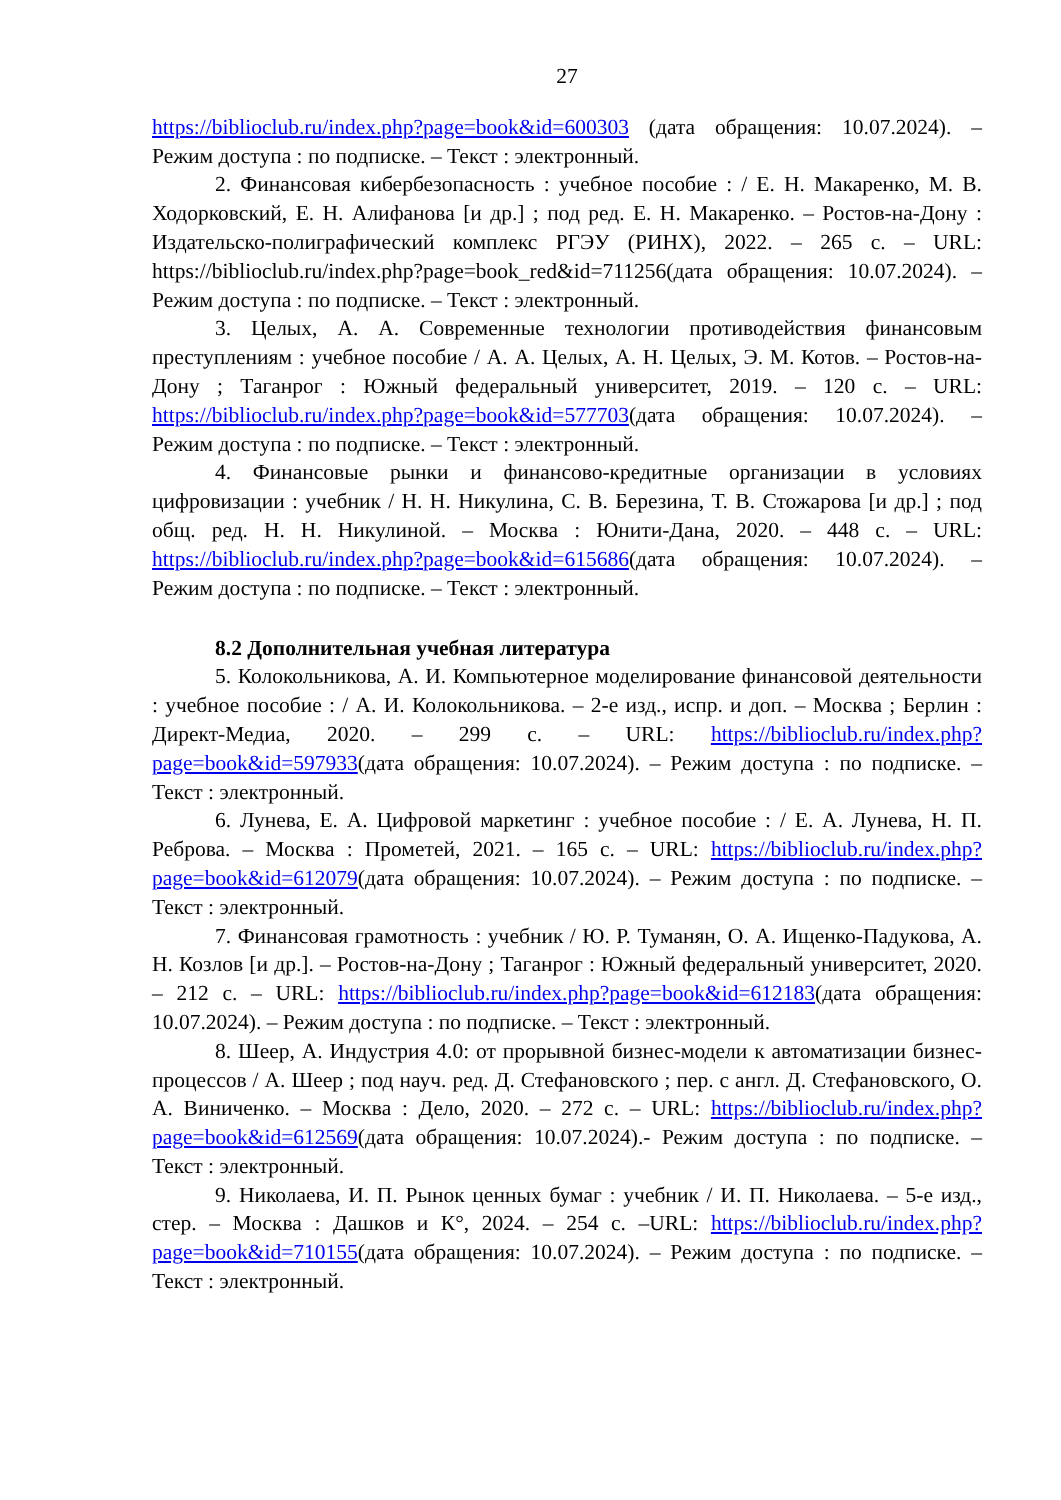27
https://biblioclub.ru/index.php?page=book&id=600303 (дата обращения: 10.07.2024). – Режим доступа : по подписке. – Текст : электронный.
2. Финансовая кибербезопасность : учебное пособие : / Е. Н. Макаренко, М. В. Ходорковский, Е. Н. Алифанова [и др.] ; под ред. Е. Н. Макаренко. – Ростов-на-Дону : Издательско-полиграфический комплекс РГЭУ (РИНХ), 2022. – 265 с. – URL: https://biblioclub.ru/index.php?page=book_red&id=711256(дата обращения: 10.07.2024). – Режим доступа : по подписке. – Текст : электронный.
3. Целых, А. А. Современные технологии противодействия финансовым преступлениям : учебное пособие / А. А. Целых, А. Н. Целых, Э. М. Котов. – Ростов-на-Дону ; Таганрог : Южный федеральный университет, 2019. – 120 с. – URL: https://biblioclub.ru/index.php?page=book&id=577703(дата обращения: 10.07.2024). – Режим доступа : по подписке. – Текст : электронный.
4. Финансовые рынки и финансово-кредитные организации в условиях цифровизации : учебник / Н. Н. Никулина, С. В. Березина, Т. В. Стожарова [и др.] ; под общ. ред. Н. Н. Никулиной. – Москва : Юнити-Дана, 2020. – 448 с. – URL: https://biblioclub.ru/index.php?page=book&id=615686(дата обращения: 10.07.2024). – Режим доступа : по подписке. – Текст : электронный.
8.2 Дополнительная учебная литература
5. Колокольникова, А. И. Компьютерное моделирование финансовой деятельности : учебное пособие : / А. И. Колокольникова. – 2-е изд., испр. и доп. – Москва ; Берлин : Директ-Медиа, 2020. – 299 с. – URL: https://biblioclub.ru/index.php?page=book&id=597933(дата обращения: 10.07.2024). – Режим доступа : по подписке. – Текст : электронный.
6. Лунева, Е. А. Цифровой маркетинг : учебное пособие : / Е. А. Лунева, Н. П. Реброва. – Москва : Прометей, 2021. – 165 с. – URL: https://biblioclub.ru/index.php?page=book&id=612079(дата обращения: 10.07.2024). – Режим доступа : по подписке. – Текст : электронный.
7. Финансовая грамотность : учебник / Ю. Р. Туманян, О. А. Ищенко-Падукова, А. Н. Козлов [и др.]. – Ростов-на-Дону ; Таганрог : Южный федеральный университет, 2020. – 212 с. – URL: https://biblioclub.ru/index.php?page=book&id=612183(дата обращения: 10.07.2024). – Режим доступа : по подписке. – Текст : электронный.
8. Шеер, А. Индустрия 4.0: от прорывной бизнес-модели к автоматизации бизнес-процессов / А. Шеер ; под науч. ред. Д. Стефановского ; пер. с англ. Д. Стефановского, О. А. Виниченко. – Москва : Дело, 2020. – 272 с. – URL: https://biblioclub.ru/index.php?page=book&id=612569(дата обращения: 10.07.2024).- Режим доступа : по подписке. – Текст : электронный.
9. Николаева, И. П. Рынок ценных бумаг : учебник / И. П. Николаева. – 5-е изд., стер. – Москва : Дашков и К°, 2024. – 254 с. –URL: https://biblioclub.ru/index.php?page=book&id=710155(дата обращения: 10.07.2024). – Режим доступа : по подписке. – Текст : электронный.